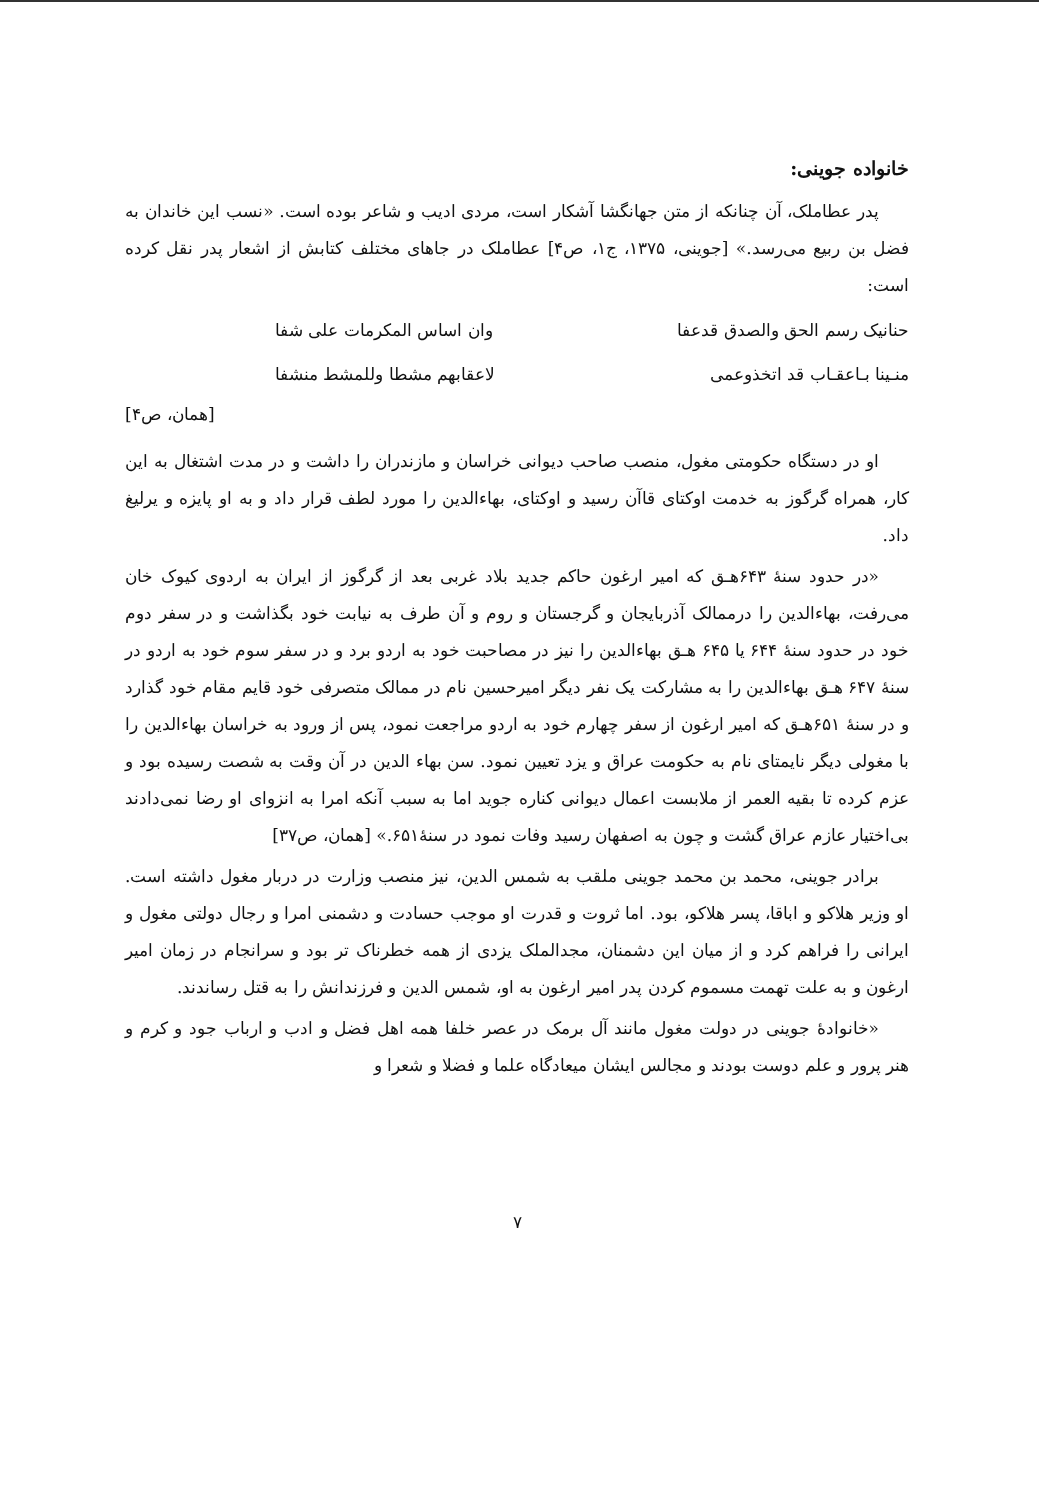خانواده جوینی:
پدر عطاملک، آن چنانکه از متن جهانگشا آشکار است، مردی ادیب و شاعر بوده است. «نسب این خاندان به فضل بن ربیع می‌رسد.» [جوینی، ۱۳۷۵، ج۱، ص۴] عطاملک در جاهای مختلف کتابش از اشعار پدر نقل کرده است:
حنانیک رسم الحق والصدق قدعفا وان اساس المکرمات علی شفا
منـینا بـاعقـاب قد اتخذوعمی لاعقابهم مشطا وللمشط منشفا
[همان، ص۴]
او در دستگاه حکومتی مغول، منصب صاحب دیوانی خراسان و مازندران را داشت و در مدت اشتغال به این کار، همراه گرگوز به خدمت اوکتای قاآن رسید و اوکتای، بهاءالدین را مورد لطف قرار داد و به او پایزه و یرلیغ داد.
«در حدود سنهٔ ۶۴۳هـ‍ق که امیر ارغون حاکم جدید بلاد غربی بعد از گرگوز از ایران به اردوی کیوک خان می‌رفت، بهاءالدین را درممالک آذربایجان و گرجستان و روم و آن طرف به نیابت خود بگذاشت و در سفر دوم خود در حدود سنهٔ ۶۴۴ یا ۶۴۵ هـ‍ق بهاءالدین را نیز در مصاحبت خود به اردو برد و در سفر سوم خود به اردو در سنهٔ ۶۴۷ هـ‍ق بهاءالدین را به مشارکت یک نفر دیگر امیرحسین نام در ممالک متصرفی خود قایم مقام خود گذارد و در سنهٔ ۶۵۱هـ‍ق که امیر ارغون از سفر چهارم خود به اردو مراجعت نمود، پس از ورود به خراسان بهاءالدین را با مغولی دیگر نایمتای نام به حکومت عراق و یزد تعیین نمود. سن بهاء الدین در آن وقت به شصت رسیده بود و عزم کرده تا بقیه العمر از ملابست اعمال دیوانی کناره جوید اما به سبب آنکه امرا به انزوای او رضا نمی‌دادند بی‌اختیار عازم عراق گشت و چون به اصفهان رسید وفات نمود در سنهٔ۶۵۱.» [همان، ص۳۷]
برادر جوینی، محمد بن محمد جوینی ملقب به شمس الدین، نیز منصب وزارت در دربار مغول داشته است. او وزیر هلاکو و اباقا، پسر هلاکو، بود. اما ثروت و قدرت او موجب حسادت و دشمنی امرا و رجال دولتی مغول و ایرانی را فراهم کرد و از میان این دشمنان، مجدالملک یزدی از همه خطرناک تر بود و سرانجام در زمان امیر ارغون و به علت تهمت مسموم کردن پدر امیر ارغون به او، شمس الدین و فرزندانش را به قتل رساندند.
«خانوادهٔ جوینی در دولت مغول مانند آل برمک در عصر خلفا همه اهل فضل و ادب و ارباب جود و کرم و هنر پرور و علم دوست بودند و مجالس ایشان میعادگاه علما و فضلا و شعرا و
۷